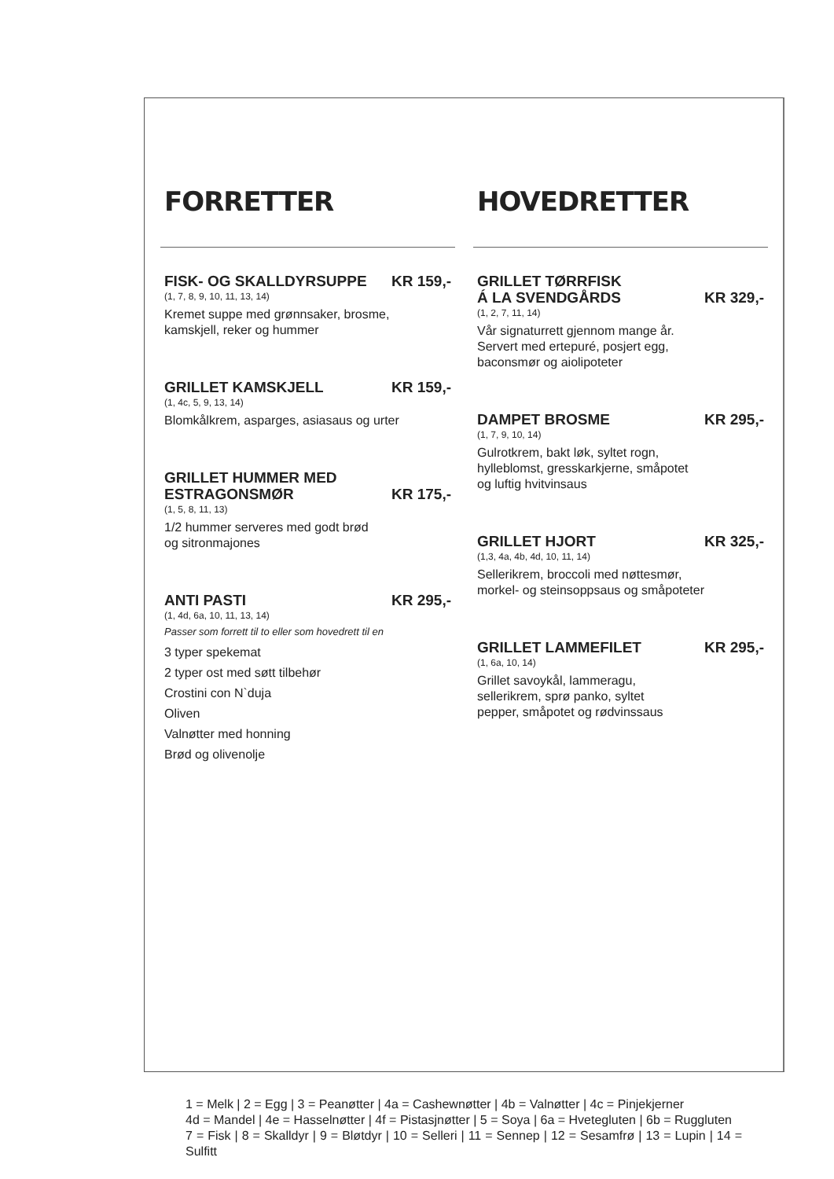FORRETTER
FISK- OG SKALLDYRSUPPE KR 159,-
(1, 7, 8, 9, 10, 11, 13, 14)
Kremet suppe med grønnsaker, brosme,
kamskjell, reker og hummer
GRILLET KAMSKJELL KR 159,-
(1, 4c, 5, 9, 13, 14)
Blomkålkrem, asparges, asiasaus og urter
GRILLET HUMMER MED
ESTRAGONSMØR KR 175,-
(1, 5, 8, 11, 13)
1/2 hummer serveres med godt brød
og sitronmajones
ANTI PASTI KR 295,-
(1, 4d, 6a, 10, 11, 13, 14)
Passer som forrett til to eller som hovedrett til en
3 typer spekemat
2 typer ost med søtt tilbehør
Crostini con N`duja
Oliven
Valnøtter med honning
Brød og olivenolje
HOVEDRETTER
GRILLET TØRRFISK
Á LA SVENDGÅRDS KR 329,-
(1, 2, 7, 11, 14)
Vår signaturrett gjennom mange år.
Servert med ertepuré, posjert egg,
baconsmør og aiolipoteter
DAMPET BROSME KR 295,-
(1, 7, 9, 10, 14)
Gulrotkrem, bakt løk, syltet rogn,
hylleblomst, gresskarkjerne, småpotet
og luftig hvitvinsaus
GRILLET HJORT KR 325,-
(1,3, 4a, 4b, 4d, 10, 11, 14)
Sellerikrem, broccoli med nøttesmør,
morkel- og steinsoppsaus og småpoteter
GRILLET LAMMEFILET KR 295,-
(1, 6a, 10, 14)
Grillet savoykål, lammeragu,
sellerikrem, sprø panko, syltet
pepper, småpotet og rødvinssaus
1 = Melk | 2 = Egg | 3 = Peanøtter | 4a = Cashewnøtter | 4b = Valnøtter | 4c = Pinjekjerner
4d = Mandel | 4e = Hasselnøtter | 4f = Pistasjnøtter | 5 = Soya | 6a = Hvetegluten | 6b = Ruggluten
7 = Fisk | 8 = Skalldyr | 9 = Bløtdyr | 10 = Selleri | 11 = Sennep | 12 = Sesamfrø | 13 = Lupin | 14 = Sulfitt